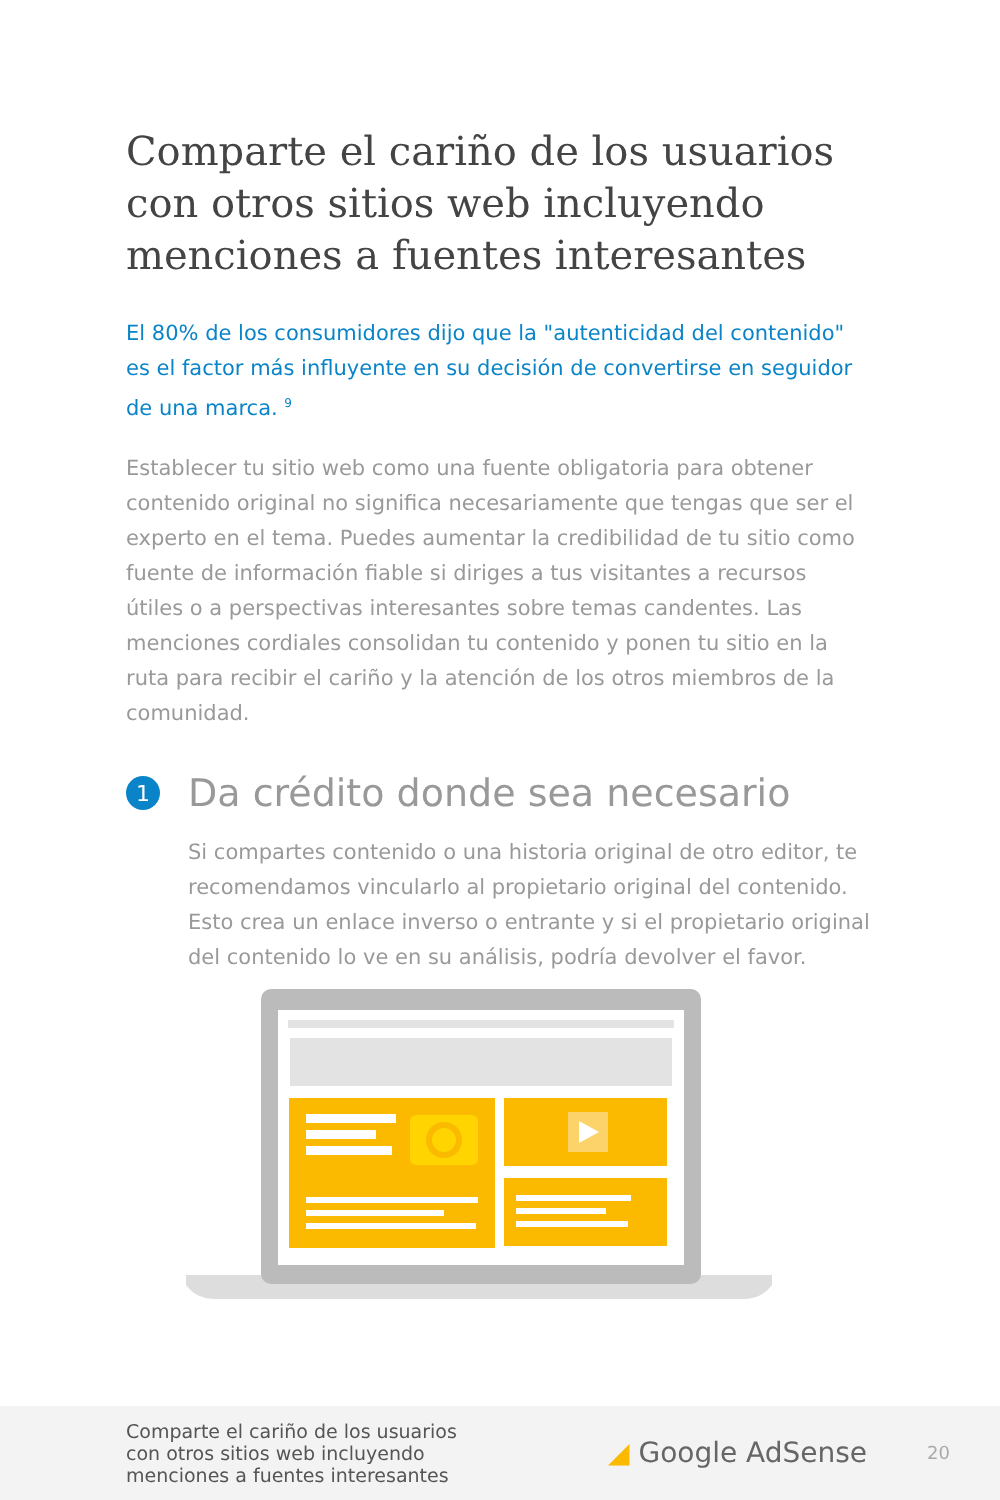Comparte el cariño de los usuarios con otros sitios web incluyendo menciones a fuentes interesantes
El 80% de los consumidores dijo que la "autenticidad del contenido" es el factor más influyente en su decisión de convertirse en seguidor de una marca. <sup>9</sup>
Establecer tu sitio web como una fuente obligatoria para obtener contenido original no significa necesariamente que tengas que ser el experto en el tema. Puedes aumentar la credibilidad de tu sitio como fuente de información fiable si diriges a tus visitantes a recursos útiles o a perspectivas interesantes sobre temas candentes. Las menciones cordiales consolidan tu contenido y ponen tu sitio en la ruta para recibir el cariño y la atención de los otros miembros de la comunidad.
1 Da crédito donde sea necesario
Si compartes contenido o una historia original de otro editor, te recomendamos vincularlo al propietario original del contenido. Esto crea un enlace inverso o entrante y si el propietario original del contenido lo ve en su análisis, podría devolver el favor.
Comparte el cariño de los usuarios
con otros sitios web incluyendo
menciones a fuentes interesantes
◢ Google AdSense
20